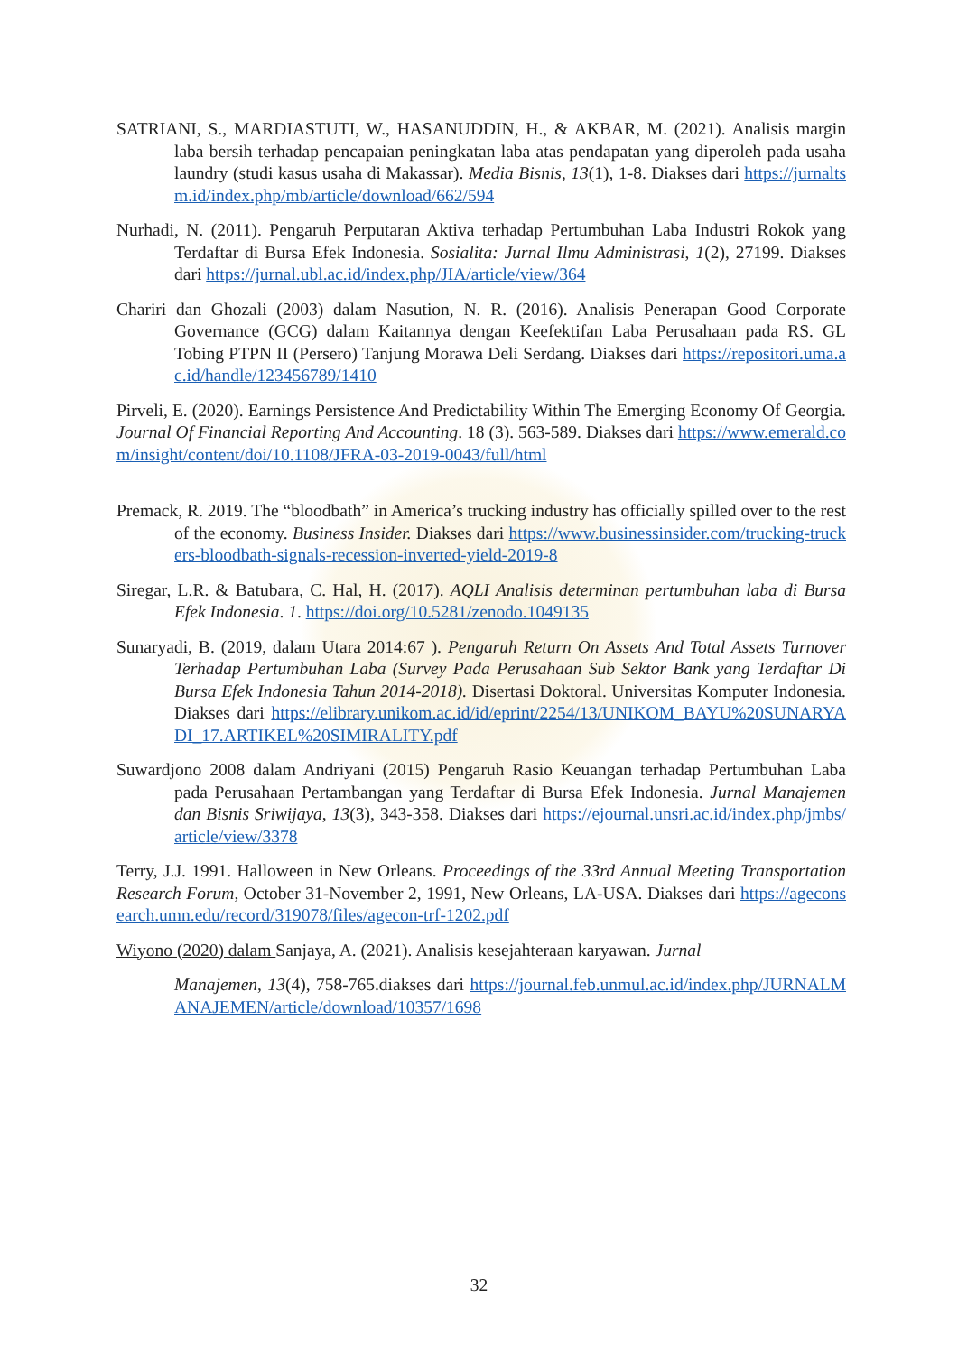SATRIANI, S., MARDIASTUTI, W., HASANUDDIN, H., & AKBAR, M. (2021). Analisis margin laba bersih terhadap pencapaian peningkatan laba atas pendapatan yang diperoleh pada usaha laundry (studi kasus usaha di Makassar). Media Bisnis, 13(1), 1-8. Diakses dari https://jurnaltsm.id/index.php/mb/article/download/662/594
Nurhadi, N. (2011). Pengaruh Perputaran Aktiva terhadap Pertumbuhan Laba Industri Rokok yang Terdaftar di Bursa Efek Indonesia. Sosialita: Jurnal Ilmu Administrasi, 1(2), 27199. Diakses dari https://jurnal.ubl.ac.id/index.php/JIA/article/view/364
Chariri dan Ghozali (2003) dalam Nasution, N. R. (2016). Analisis Penerapan Good Corporate Governance (GCG) dalam Kaitannya dengan Keefektifan Laba Perusahaan pada RS. GL Tobing PTPN II (Persero) Tanjung Morawa Deli Serdang. Diakses dari https://repositori.uma.ac.id/handle/123456789/1410
Pirveli, E. (2020). Earnings Persistence And Predictability Within The Emerging Economy Of Georgia. Journal Of Financial Reporting And Accounting. 18 (3). 563-589. Diakses dari https://www.emerald.com/insight/content/doi/10.1108/JFRA-03-2019-0043/full/html
Premack, R. 2019. The “bloodbath” in America’s trucking industry has officially spilled over to the rest of the economy. Business Insider. Diakses dari https://www.businessinsider.com/trucking-truckers-bloodbath-signals-recession-inverted-yield-2019-8
Siregar, L.R. & Batubara, C. Hal, H. (2017). AQLI Analisis determinan pertumbuhan laba di Bursa Efek Indonesia. 1. https://doi.org/10.5281/zenodo.1049135
Sunaryadi, B. (2019, dalam Utara 2014:67 ). Pengaruh Return On Assets And Total Assets Turnover Terhadap Pertumbuhan Laba (Survey Pada Perusahaan Sub Sektor Bank yang Terdaftar Di Bursa Efek Indonesia Tahun 2014-2018). Disertasi Doktoral. Universitas Komputer Indonesia. Diakses dari https://elibrary.unikom.ac.id/id/eprint/2254/13/UNIKOM_BAYU%20SUNARYADI_17.ARTIKEL%20SIMIRALITY.pdf
Suwardjono 2008 dalam Andriyani (2015) Pengaruh Rasio Keuangan terhadap Pertumbuhan Laba pada Perusahaan Pertambangan yang Terdaftar di Bursa Efek Indonesia. Jurnal Manajemen dan Bisnis Sriwijaya, 13(3), 343-358. Diakses dari https://ejournal.unsri.ac.id/index.php/jmbs/article/view/3378
Terry, J.J. 1991. Halloween in New Orleans. Proceedings of the 33rd Annual Meeting Transportation Research Forum, October 31-November 2, 1991, New Orleans, LA-USA. Diakses dari https://ageconsearch.umn.edu/record/319078/files/agecon-trf-1202.pdf
Wiyono (2020) dalam Sanjaya, A. (2021). Analisis kesejahteraan karyawan. Jurnal
Manajemen, 13(4), 758-765.diakses dari https://journal.feb.unmul.ac.id/index.php/JURNALMANAJEMEN/article/download/10357/1698
32